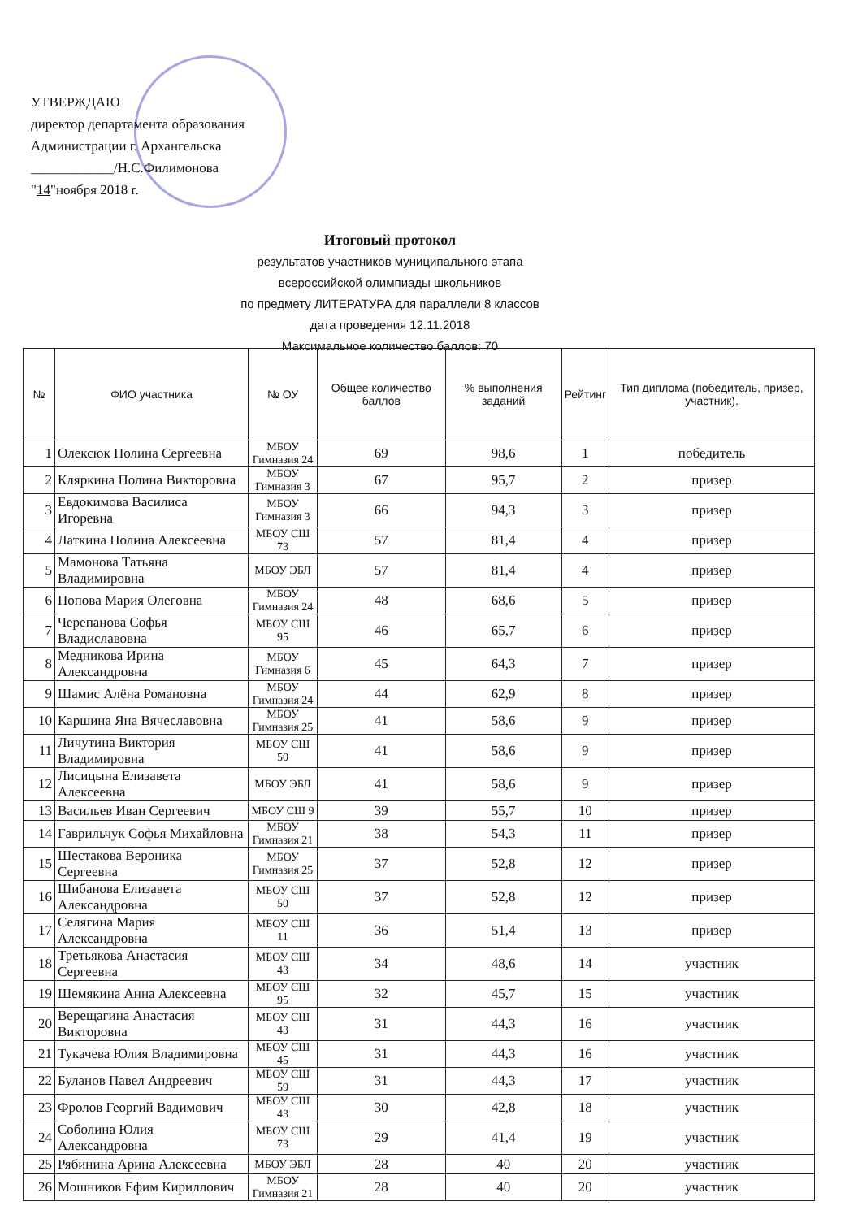УТВЕРЖДАЮ
директор департамента образования
Администрации г. Архангельска
____________/Н.С.Филимонова
"14"ноября 2018 г.
Итоговый протокол
результатов участников муниципального этапа
всероссийской олимпиады школьников
по предмету ЛИТЕРАТУРА для параллели 8 классов
дата проведения 12.11.2018
Максимальное количество баллов: 70
| № | ФИО участника | № ОУ | Общее количество баллов | % выполнения заданий | Рейтинг | Тип диплома (победитель, призер, участник). |
| --- | --- | --- | --- | --- | --- | --- |
| 1 | Олексюк Полина Сергеевна | МБОУ Гимназия 24 | 69 | 98,6 | 1 | победитель |
| 2 | Кляркина Полина Викторовна | МБОУ Гимназия 3 | 67 | 95,7 | 2 | призер |
| 3 | Евдокимова Василиса Игоревна | МБОУ Гимназия 3 | 66 | 94,3 | 3 | призер |
| 4 | Латкина Полина Алексеевна | МБОУ СШ 73 | 57 | 81,4 | 4 | призер |
| 5 | Мамонова Татьяна Владимировна | МБОУ ЭБЛ | 57 | 81,4 | 4 | призер |
| 6 | Попова Мария Олеговна | МБОУ Гимназия 24 | 48 | 68,6 | 5 | призер |
| 7 | Черепанова Софья Владиславовна | МБОУ СШ 95 | 46 | 65,7 | 6 | призер |
| 8 | Медникова Ирина Александровна | МБОУ Гимназия 6 | 45 | 64,3 | 7 | призер |
| 9 | Шамис Алёна Романовна | МБОУ Гимназия 24 | 44 | 62,9 | 8 | призер |
| 10 | Каршина Яна Вячеславовна | МБОУ Гимназия 25 | 41 | 58,6 | 9 | призер |
| 11 | Личутина Виктория Владимировна | МБОУ СШ 50 | 41 | 58,6 | 9 | призер |
| 12 | Лисицына Елизавета Алексеевна | МБОУ ЭБЛ | 41 | 58,6 | 9 | призер |
| 13 | Васильев Иван Сергеевич | МБОУ СШ 9 | 39 | 55,7 | 10 | призер |
| 14 | Гаврильчук Софья Михайловна | МБОУ Гимназия 21 | 38 | 54,3 | 11 | призер |
| 15 | Шестакова Вероника Сергеевна | МБОУ Гимназия 25 | 37 | 52,8 | 12 | призер |
| 16 | Шибанова Елизавета Александровна | МБОУ СШ 50 | 37 | 52,8 | 12 | призер |
| 17 | Селягина Мария Александровна | МБОУ СШ 11 | 36 | 51,4 | 13 | призер |
| 18 | Третьякова Анастасия Сергеевна | МБОУ СШ 43 | 34 | 48,6 | 14 | участник |
| 19 | Шемякина Анна Алексеевна | МБОУ СШ 95 | 32 | 45,7 | 15 | участник |
| 20 | Верещагина Анастасия Викторовна | МБОУ СШ 43 | 31 | 44,3 | 16 | участник |
| 21 | Тукачева Юлия Владимировна | МБОУ СШ 45 | 31 | 44,3 | 16 | участник |
| 22 | Буланов Павел Андреевич | МБОУ СШ 59 | 31 | 44,3 | 17 | участник |
| 23 | Фролов Георгий Вадимович | МБОУ СШ 43 | 30 | 42,8 | 18 | участник |
| 24 | Соболина Юлия Александровна | МБОУ СШ 73 | 29 | 41,4 | 19 | участник |
| 25 | Рябинина Арина Алексеевна | МБОУ ЭБЛ | 28 | 40 | 20 | участник |
| 26 | Мошников Ефим Кириллович | МБОУ Гимназия 21 | 28 | 40 | 20 | участник |